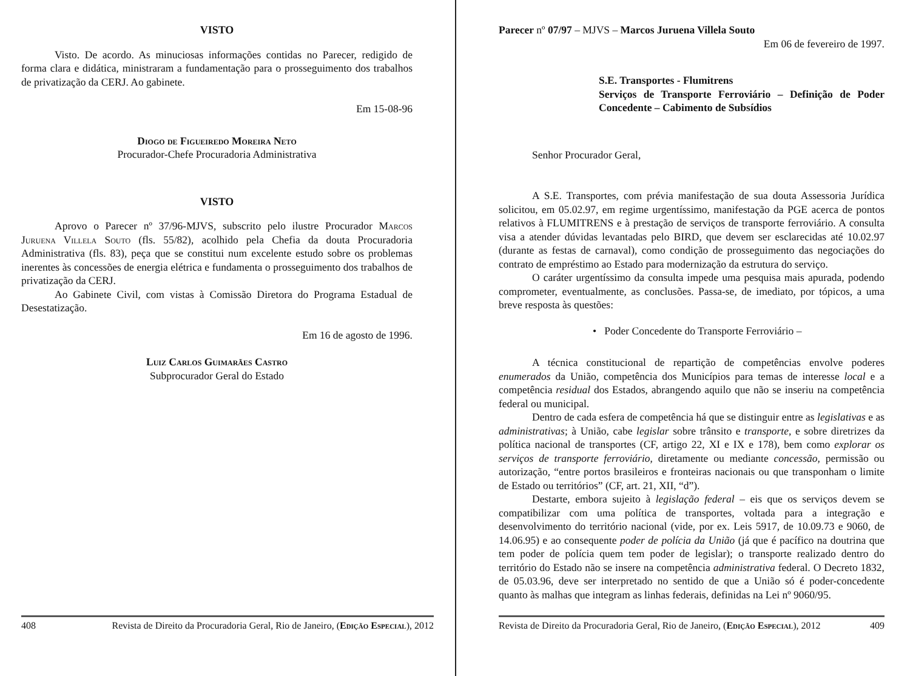VISTO
Visto. De acordo. As minuciosas informações contidas no Parecer, redigido de forma clara e didática, ministraram a fundamentação para o prosseguimento dos trabalhos de privatização da CERJ. Ao gabinete.
Em 15-08-96
Diogo de Figueiredo Moreira Neto
Procurador-Chefe Procuradoria Administrativa
VISTO
Aprovo o Parecer nº 37/96-MJVS, subscrito pelo ilustre Procurador Marcos Juruena Villela Souto (fls. 55/82), acolhido pela Chefia da douta Procuradoria Administrativa (fls. 83), peça que se constitui num excelente estudo sobre os problemas inerentes às concessões de energia elétrica e fundamenta o prosseguimento dos trabalhos de privatização da CERJ.
Ao Gabinete Civil, com vistas à Comissão Diretora do Programa Estadual de Desestatização.
Em 16 de agosto de 1996.
Luiz Carlos Guimarães Castro
Subprocurador Geral do Estado
408 Revista de Direito da Procuradoria Geral, Rio de Janeiro, (Edição Especial), 2012
Parecer nº 07/97 – MJVS – Marcos Juruena Villela Souto
Em 06 de fevereiro de 1997.
S.E. Transportes - Flumitrens
Serviços de Transporte Ferroviário – Definição de Poder Concedente – Cabimento de Subsídios
Senhor Procurador Geral,
A S.E. Transportes, com prévia manifestação de sua douta Assessoria Jurídica solicitou, em 05.02.97, em regime urgentíssimo, manifestação da PGE acerca de pontos relativos à FLUMITRENS e à prestação de serviços de transporte ferroviário. A consulta visa a atender dúvidas levantadas pelo BIRD, que devem ser esclarecidas até 10.02.97 (durante as festas de carnaval), como condição de prosseguimento das negociações do contrato de empréstimo ao Estado para modernização da estrutura do serviço.
O caráter urgentíssimo da consulta impede uma pesquisa mais apurada, podendo comprometer, eventualmente, as conclusões. Passa-se, de imediato, por tópicos, a uma breve resposta às questões:
• Poder Concedente do Transporte Ferroviário –
A técnica constitucional de repartição de competências envolve poderes enumerados da União, competência dos Municípios para temas de interesse local e a competência residual dos Estados, abrangendo aquilo que não se inseriu na competência federal ou municipal.
Dentro de cada esfera de competência há que se distinguir entre as legislativas e as administrativas; à União, cabe legislar sobre trânsito e transporte, e sobre diretrizes da política nacional de transportes (CF, artigo 22, XI e IX e 178), bem como explorar os serviços de transporte ferroviário, diretamente ou mediante concessão, permissão ou autorização, “entre portos brasileiros e fronteiras nacionais ou que transponham o limite de Estado ou territórios” (CF, art. 21, XII, “d”).
Destarte, embora sujeito à legislação federal – eis que os serviços devem se compatibilizar com uma política de transportes, voltada para a integração e desenvolvimento do território nacional (vide, por ex. Leis 5917, de 10.09.73 e 9060, de 14.06.95) e ao consequente poder de polícia da União (já que é pacífico na doutrina que tem poder de polícia quem tem poder de legislar); o transporte realizado dentro do território do Estado não se insere na competência administrativa federal. O Decreto 1832, de 05.03.96, deve ser interpretado no sentido de que a União só é poder-concedente quanto às malhas que integram as linhas federais, definidas na Lei nº 9060/95.
Revista de Direito da Procuradoria Geral, Rio de Janeiro, (Edição Especial), 2012 409